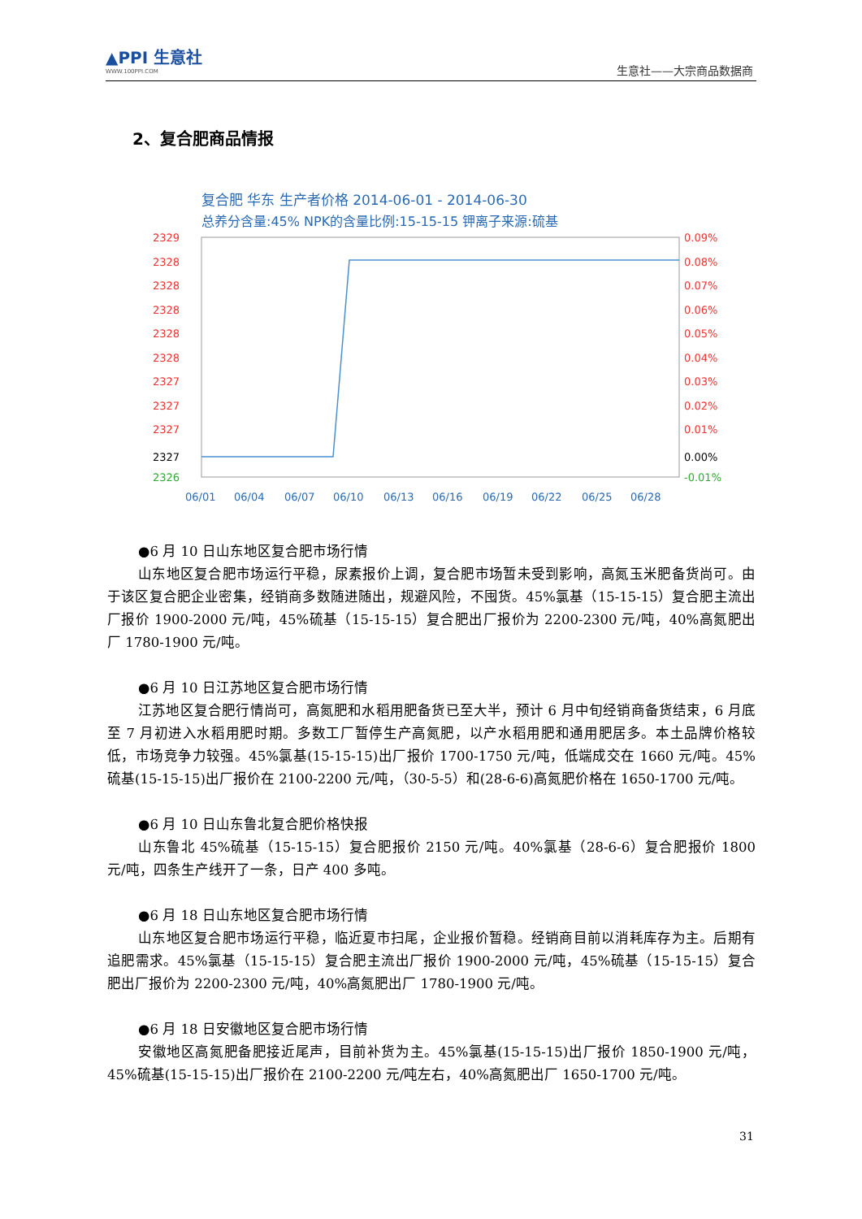▲PPI 生意社
WWW.100PPI.COM
生意社——大宗商品数据商
2、复合肥商品情报
复合肥 华东 生产者价格 2014-06-01 - 2014-06-30
总养分含量:45% NPK的含量比例:15-15-15 钾离子来源:硫基
2329
2328
2328
2328
2328
2328
2327
2327
2327
2327
2326
0.09%
0.08%
0.07%
0.06%
0.05%
0.04%
0.03%
0.02%
0.01%
0.00%
-0.01%
06/01
06/04
06/07
06/10
06/13
06/16
06/19
06/22
06/25
06/28
●6 月 10 日山东地区复合肥市场行情
山东地区复合肥市场运行平稳，尿素报价上调，复合肥市场暂未受到影响，高氮玉米肥备货尚可。由于该区复合肥企业密集，经销商多数随进随出，规避风险，不囤货。45%氯基（15-15-15）复合肥主流出厂报价 1900-2000 元/吨，45%硫基（15-15-15）复合肥出厂报价为 2200-2300 元/吨，40%高氮肥出厂 1780-1900 元/吨。
●6 月 10 日江苏地区复合肥市场行情
江苏地区复合肥行情尚可，高氮肥和水稻用肥备货已至大半，预计 6 月中旬经销商备货结束，6 月底至 7 月初进入水稻用肥时期。多数工厂暂停生产高氮肥，以产水稻用肥和通用肥居多。本土品牌价格较低，市场竞争力较强。45%氯基(15-15-15)出厂报价 1700-1750 元/吨，低端成交在 1660 元/吨。45%硫基(15-15-15)出厂报价在 2100-2200 元/吨，（30-5-5）和(28-6-6)高氮肥价格在 1650-1700 元/吨。
●6 月 10 日山东鲁北复合肥价格快报
山东鲁北 45%硫基（15-15-15）复合肥报价 2150 元/吨。40%氯基（28-6-6）复合肥报价 1800 元/吨，四条生产线开了一条，日产 400 多吨。
●6 月 18 日山东地区复合肥市场行情
山东地区复合肥市场运行平稳，临近夏市扫尾，企业报价暂稳。经销商目前以消耗库存为主。后期有追肥需求。45%氯基（15-15-15）复合肥主流出厂报价 1900-2000 元/吨，45%硫基（15-15-15）复合肥出厂报价为 2200-2300 元/吨，40%高氮肥出厂 1780-1900 元/吨。
●6 月 18 日安徽地区复合肥市场行情
安徽地区高氮肥备肥接近尾声，目前补货为主。45%氯基(15-15-15)出厂报价 1850-1900 元/吨，45%硫基(15-15-15)出厂报价在 2100-2200 元/吨左右，40%高氮肥出厂 1650-1700 元/吨。
31